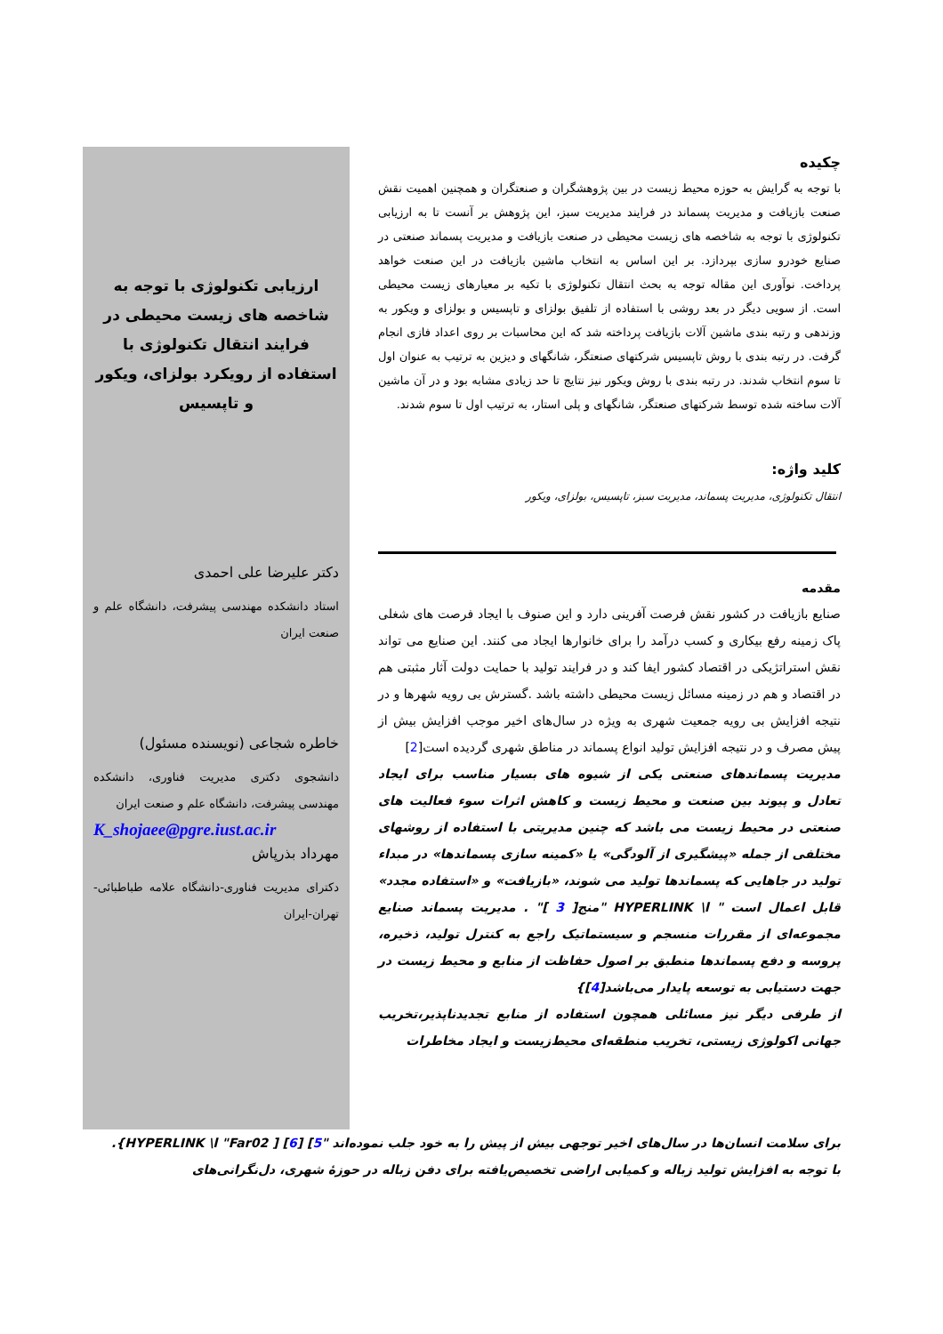چکیده
با توجه به گرایش به حوزه محیط زیست در بین پژوهشگران و صنعتگران و همچنین اهمیت نقش صنعت بازیافت و مدیریت پسماند در فرایند مدیریت سبز، این پژوهش بر آنست تا به ارزیابی تکنولوژی با توجه به شاخصه های زیست محیطی در صنعت بازیافت و مدیریت پسماند صنعتی در صنایع خودرو سازی بپردازد. بر این اساس به انتخاب ماشین بازیافت در این صنعت خواهد پرداخت. نوآوری این مقاله توجه به بحث انتقال تکنولوژی با تکیه بر معیارهای زیست محیطی است. از سویی دیگر در بعد روشی با استفاده از تلفیق بولزای و تاپسیس و بولزای و ویکور به وزندهی و رتبه بندی ماشین آلات بازیافت پرداخته شد که این محاسبات بر روی اعداد فازی انجام گرفت. در رتبه بندی با روش تاپسیس شرکتهای صنعتگر، شانگهای و دیزین به ترتیب به عنوان اول تا سوم انتخاب شدند. در رتبه بندی با روش ویکور نیز نتایج تا حد زیادی مشابه بود و در آن ماشین آلات ساخته شده توسط شرکتهای صنعتگر، شانگهای و پلی استار، به ترتیب اول تا سوم شدند.
کلید واژه:
انتقال تکنولوژی، مدیریت پسماند، مدیریت سبز، تاپسیس، بولزای، ویکور
مقدمه
صنایع بازیافت در کشور نقش فرصت آفرینی دارد و این صنوف با ایجاد فرصت های شغلی پاک زمینه رفع بیکاری و کسب درآمد را برای خانوارها ایجاد می کنند. این صنایع می تواند نقش استراتژیکی در اقتصاد کشور ایفا کند و در فرایند تولید با حمایت دولت آثار مثبتی هم در اقتصاد و هم در زمینه مسائل زیست محیطی داشته باشد .گسترش بی رویه شهرها و در نتیجه افزایش بی رویه جمعیت شهری به ویژه در سال‌های اخیر موجب افزایش بیش از پیش مصرف و در نتیجه افزایش تولید انواع پسماند در مناطق شهری گردیده است[2]
مدیریت پسماندهای صنعتی یکی از شیوه های بسیار مناسب برای ایجاد تعادل و پیوند بین صنعت و محیط زیست و کاهش اثرات سوء فعالیت های صنعتی در محیط زیست می باشد که چنین مدیریتی با استفاده از روشهای مختلفی از جمله «پیشگیری از آلودگی» یا «کمینه سازی پسماندها» در مبداء تولید در جاهایی که پسماندها تولید می شوند، «بازیافت» و «استفاده مجدد» قابل اعمال است " HYPERLINK \l "منج[ 3 ]" . مدیریت پسماند صنایع مجموعه‌ای از مقررات منسجم و سیستماتیک راجع به کنترل تولید، ذخیره، پروسه و دفع پسماندها منطبق بر اصول حفاظت از منابع و محیط زیست در جهت دستیابی به توسعه پایدار می‌باشد[4]}
از طرفی دیگر نیز مسائلی همچون استفاده از منابع تجدیدناپذیر،تخریب جهانی اکولوژی زیستی، تخریب منطقه‌ای محیط‌زیست و ایجاد مخاطرات
ارزیابی تکنولوژی با توجه به شاخصه های زیست محیطی در فرایند انتقال تکنولوژی با استفاده از رویکرد بولزای، ویکور و تاپسیس
دکتر علیرضا علی احمدی
استاد دانشکده مهندسی پیشرفت، دانشگاه علم و صنعت ایران
خاطره شجاعی (نویسنده مسئول)
دانشجوی دکتری مدیریت فناوری، دانشکده مهندسی پیشرفت، دانشگاه علم و صنعت ایران
K_shojaee@pgre.iust.ac.ir
مهرداد بذرپاش
دکترای مدیریت فناوری-دانشگاه علامه طباطبائی-تهران-ایران
برای سلامت انسان‌ها در سال‌های اخیر توجهی بیش از پیش را به خود جلب نموده‌اند "HYPERLINK \l "Far02 ] [6] [5}. با توجه به افزایش تولید زباله و کمیابی اراضی تخصیص‌یافته برای دفن زباله در حوزهٔ شهری، دل‌نگرانی‌های